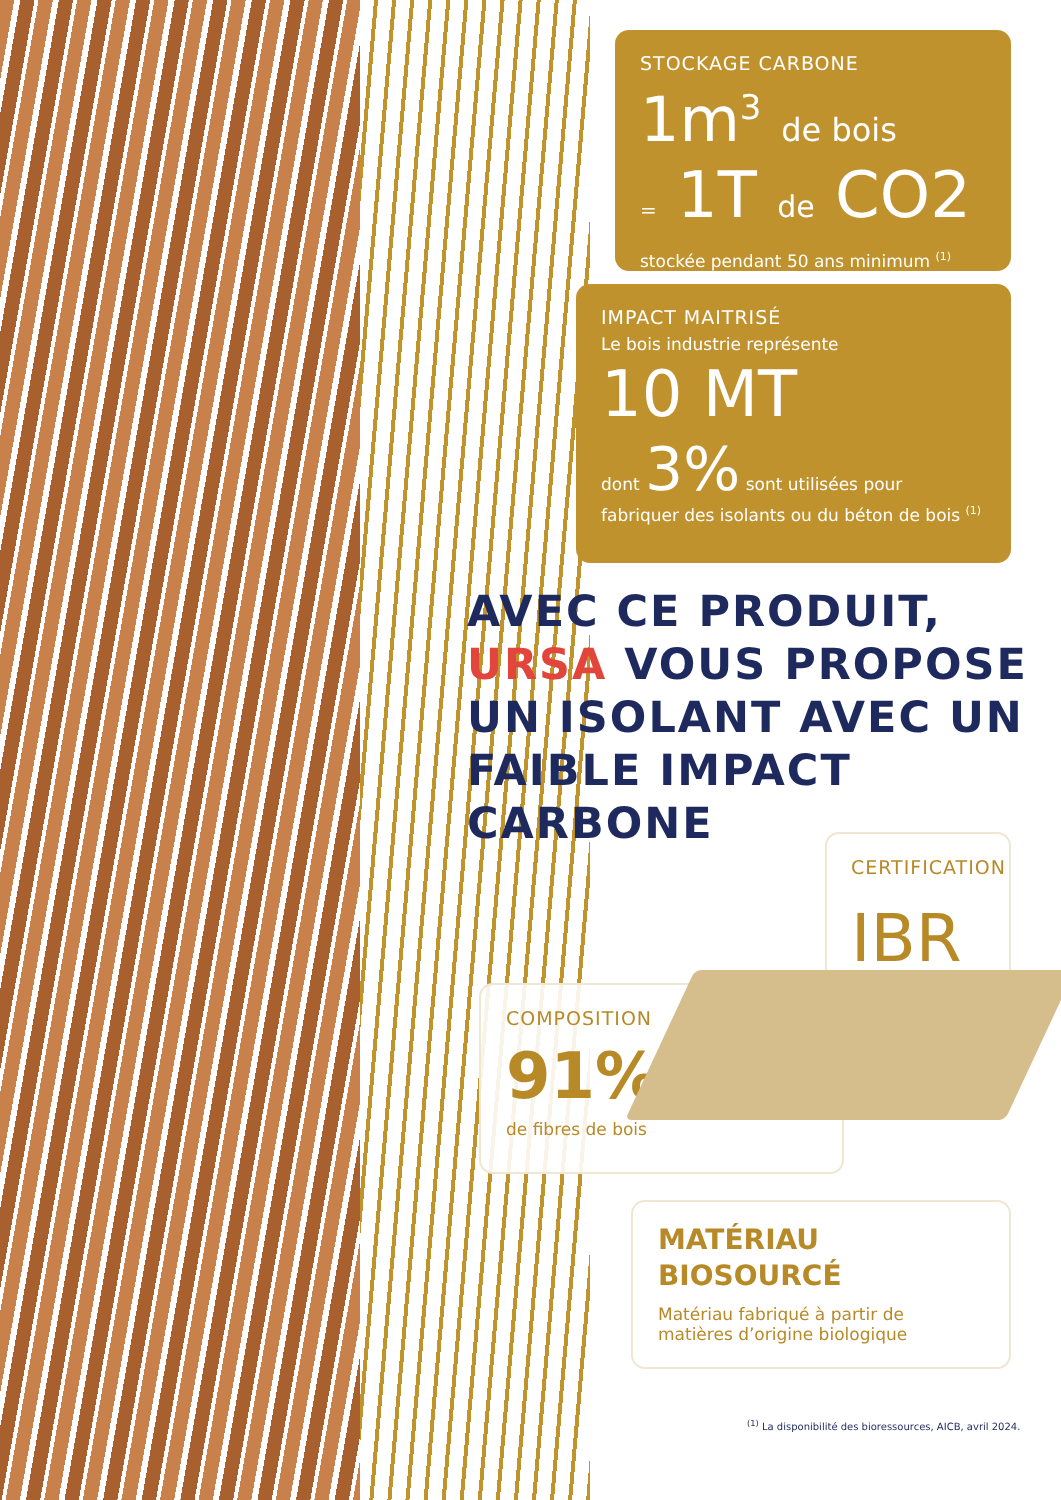STOCKAGE CARBONE
1m<sup>3</sup> de bois
= 1T de CO2
stockée pendant 50 ans minimum <sup>(1)</sup>
IMPACT MAITRISÉ
Le bois industrie représente
10 MT
dont 3% sont utilisées pour
fabriquer des isolants ou du béton de bois <sup>(1)</sup>
AVEC CE PRODUIT,
URSA VOUS PROPOSE
UN ISOLANT AVEC UN
FAIBLE IMPACT CARBONE
CERTIFICATION
IBR
COMPOSITION
91%
de fibres de bois
MATÉRIAU
BIOSOURCÉ
Matériau fabriqué à partir de
matières d’origine biologique
<sup>(1)</sup> La disponibilité des bioressources, AICB, avril 2024.